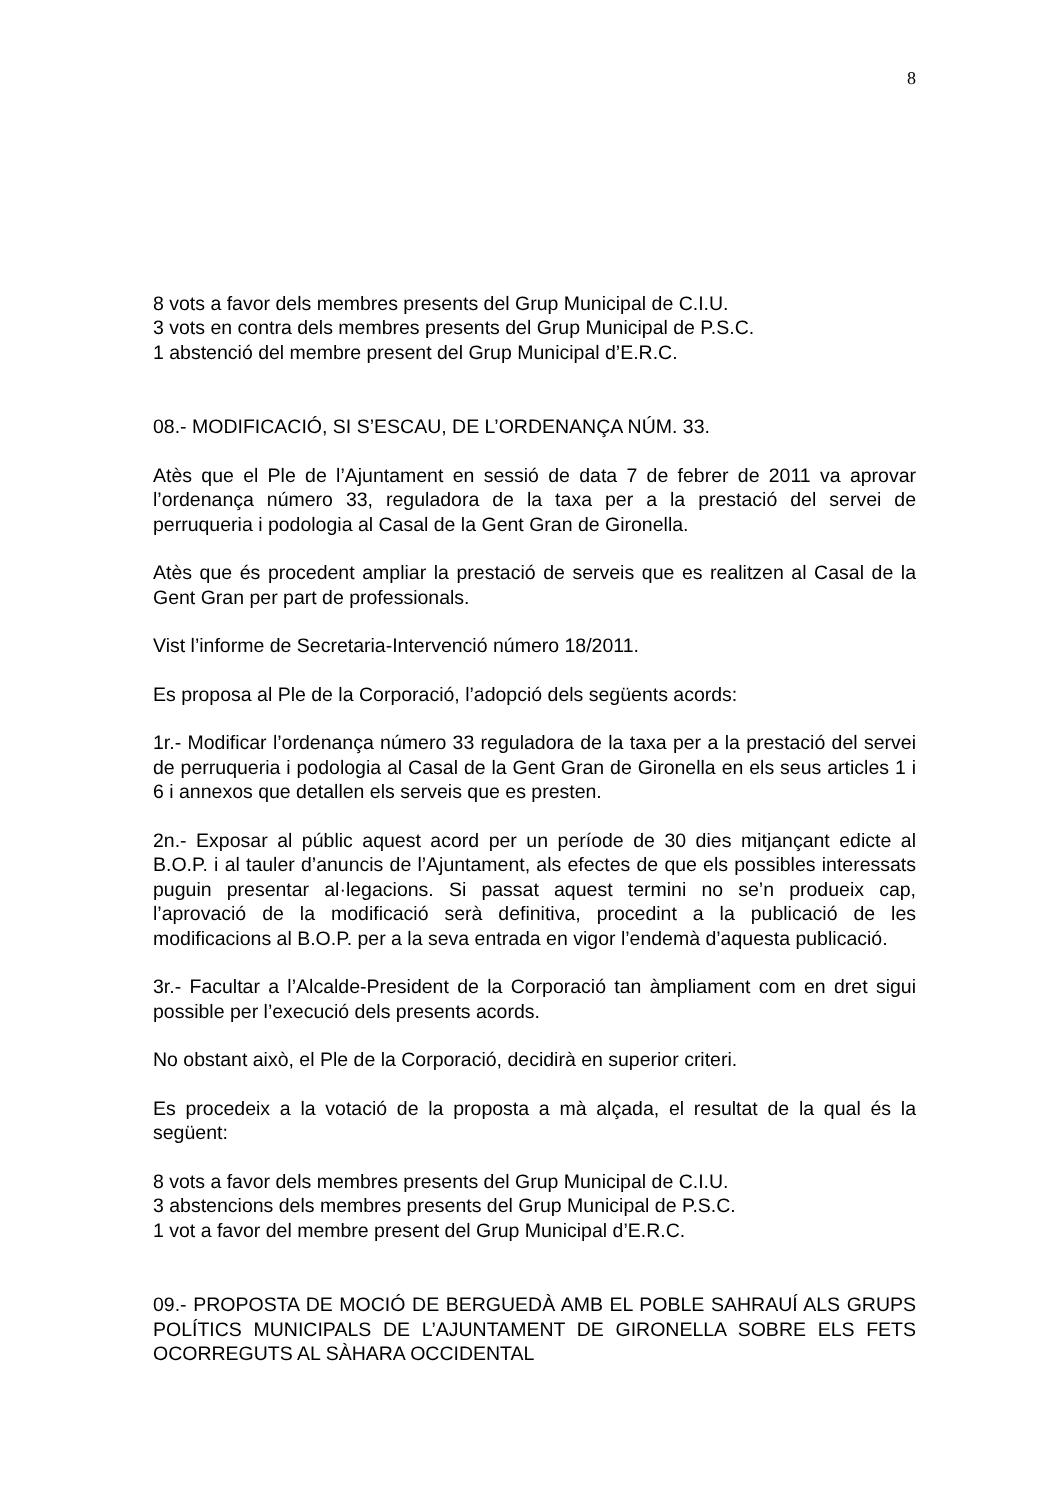8
8 vots a favor dels membres presents del Grup Municipal de C.I.U.
3 vots en contra dels membres presents del Grup Municipal de P.S.C.
1 abstenció del membre present del Grup Municipal d’E.R.C.
08.- MODIFICACIÓ, SI S’ESCAU, DE L’ORDENANÇA NÚM. 33.
Atès que el Ple de l’Ajuntament en sessió de data 7 de febrer de 2011 va aprovar l’ordenança número 33, reguladora de la taxa per a la prestació del servei de perruqueria i podologia al Casal de la Gent Gran de Gironella.
Atès que és procedent ampliar la prestació de serveis que es realitzen al Casal de la Gent Gran per part de professionals.
Vist l’informe de Secretaria-Intervenció número 18/2011.
Es proposa al Ple de la Corporació, l’adopció dels següents acords:
1r.- Modificar l’ordenança número 33 reguladora de la taxa per a la prestació del servei de perruqueria i podologia al Casal de la Gent Gran de Gironella en els seus articles 1 i 6 i annexos que detallen els serveis que es presten.
2n.- Exposar al públic aquest acord per un període de 30 dies mitjançant edicte al B.O.P. i al tauler d’anuncis de l’Ajuntament, als efectes de que els possibles interessats puguin presentar al·legacions. Si passat aquest termini no se’n produeix cap, l’aprovació de la modificació serà definitiva, procedint a la publicació de les modificacions al B.O.P. per a la seva entrada en vigor l’endemà d’aquesta publicació.
3r.- Facultar a l’Alcalde-President de la Corporació tan àmpliament com en dret sigui possible per l’execució dels presents acords.
No obstant això, el Ple de la Corporació, decidirà en superior criteri.
Es procedeix a la votació de la proposta a mà alçada, el resultat de la qual és la següent:
8 vots a favor dels membres presents del Grup Municipal de C.I.U.
3 abstencions dels membres presents del Grup Municipal de P.S.C.
1 vot a favor del membre present del Grup Municipal d’E.R.C.
09.- PROPOSTA DE MOCIÓ DE BERGUEDÀ AMB EL POBLE SAHRAUÍ ALS GRUPS POLÍTICS MUNICIPALS DE L’AJUNTAMENT DE GIRONELLA SOBRE ELS FETS OCORREGUTS AL SÀHARA OCCIDENTAL